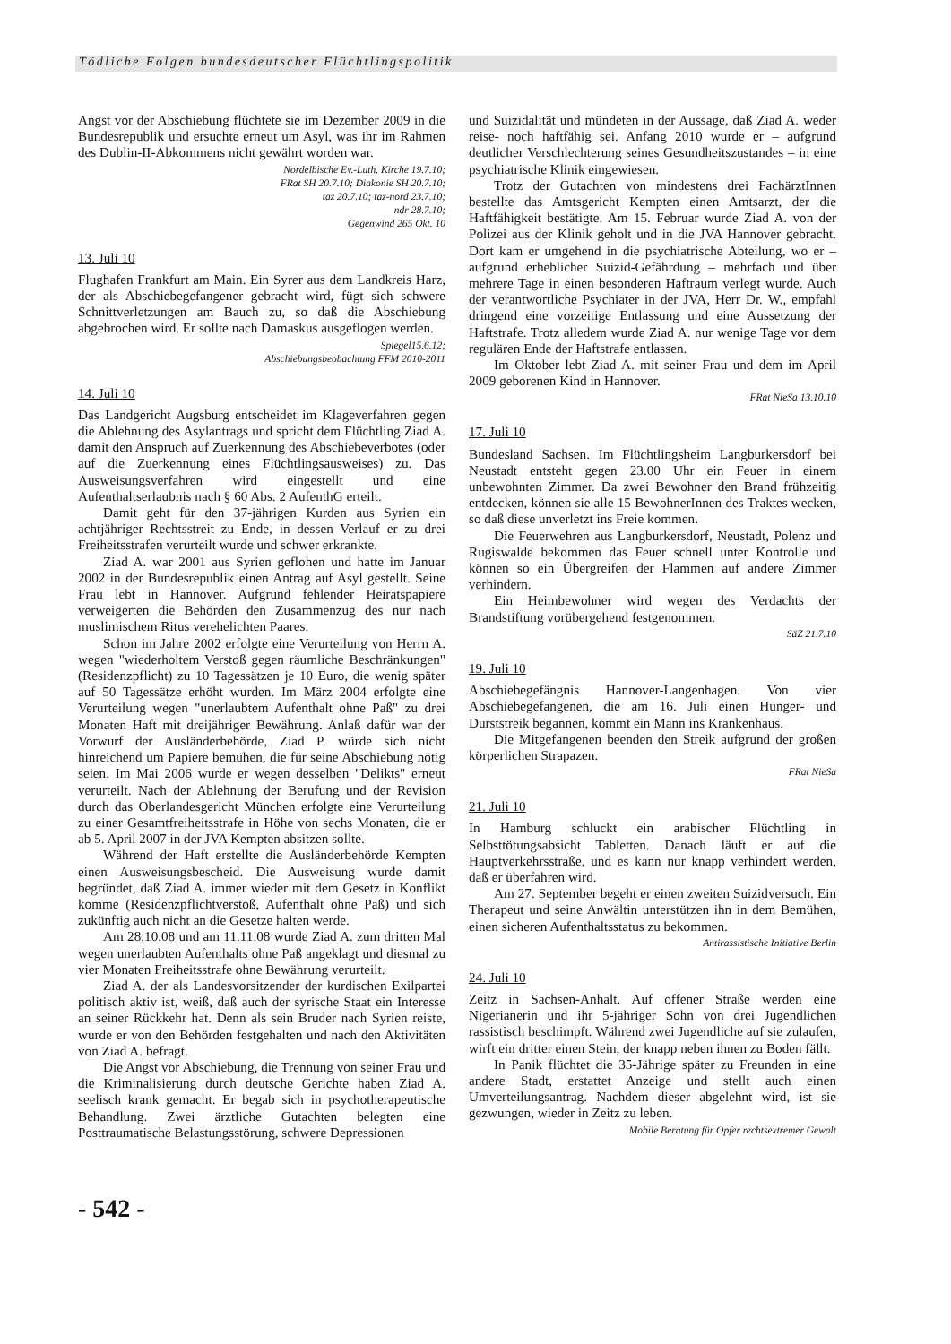Tödliche Folgen bundesdeutscher Flüchtlingspolitik
Angst vor der Abschiebung flüchtete sie im Dezember 2009 in die Bundesrepublik und ersuchte erneut um Asyl, was ihr im Rahmen des Dublin-II-Abkommens nicht gewährt worden war.
Nordelbische Ev.-Luth. Kirche 19.7.10;
FRat SH 20.7.10; Diakonie SH 20.7.10;
taz 20.7.10; taz-nord 23.7.10;
ndr 28.7.10;
Gegenwind 265 Okt. 10
13. Juli 10
Flughafen Frankfurt am Main. Ein Syrer aus dem Landkreis Harz, der als Abschiebegefangener gebracht wird, fügt sich schwere Schnittverletzungen am Bauch zu, so daß die Abschiebung abgebrochen wird. Er sollte nach Damaskus ausgeflogen werden.
Spiegel15.6.12;
Abschiebungsbeobachtung FFM 2010-2011
14. Juli 10
Das Landgericht Augsburg entscheidet im Klageverfahren gegen die Ablehnung des Asylantrags und spricht dem Flüchtling Ziad A. damit den Anspruch auf Zuerkennung des Abschiebeverbotes (oder auf die Zuerkennung eines Flüchtlingsausweises) zu. Das Ausweisungsverfahren wird eingestellt und eine Aufenthaltserlaubnis nach § 60 Abs. 2 AufenthG erteilt.
Damit geht für den 37-jährigen Kurden aus Syrien ein achtjähriger Rechtsstreit zu Ende, in dessen Verlauf er zu drei Freiheitsstrafen verurteilt wurde und schwer erkrankte.
Ziad A. war 2001 aus Syrien geflohen und hatte im Januar 2002 in der Bundesrepublik einen Antrag auf Asyl gestellt. Seine Frau lebt in Hannover. Aufgrund fehlender Heiratspapiere verweigerten die Behörden den Zusammenzug des nur nach muslimischem Ritus verehelichten Paares.
Schon im Jahre 2002 erfolgte eine Verurteilung von Herrn A. wegen "wiederholtem Verstoß gegen räumliche Beschränkungen" (Residenzpflicht) zu 10 Tagessätzen je 10 Euro, die wenig später auf 50 Tagessätze erhöht wurden. Im März 2004 erfolgte eine Verurteilung wegen "unerlaubtem Aufenthalt ohne Paß" zu drei Monaten Haft mit dreijähriger Bewährung. Anlaß dafür war der Vorwurf der Ausländerbehörde, Ziad P. würde sich nicht hinreichend um Papiere bemühen, die für seine Abschiebung nötig seien. Im Mai 2006 wurde er wegen desselben "Delikts" erneut verurteilt. Nach der Ablehnung der Berufung und der Revision durch das Oberlandesgericht München erfolgte eine Verurteilung zu einer Gesamtfreiheitsstrafe in Höhe von sechs Monaten, die er ab 5. April 2007 in der JVA Kempten absitzen sollte.
Während der Haft erstellte die Ausländerbehörde Kempten einen Ausweisungsbescheid. Die Ausweisung wurde damit begründet, daß Ziad A. immer wieder mit dem Gesetz in Konflikt komme (Residenzpflichtverstoß, Aufenthalt ohne Paß) und sich zukünftig auch nicht an die Gesetze halten werde.
Am 28.10.08 und am 11.11.08 wurde Ziad A. zum dritten Mal wegen unerlaubten Aufenthalts ohne Paß angeklagt und diesmal zu vier Monaten Freiheitsstrafe ohne Bewährung verurteilt.
Ziad A. der als Landesvorsitzender der kurdischen Exilpartei politisch aktiv ist, weiß, daß auch der syrische Staat ein Interesse an seiner Rückkehr hat. Denn als sein Bruder nach Syrien reiste, wurde er von den Behörden festgehalten und nach den Aktivitäten von Ziad A. befragt.
Die Angst vor Abschiebung, die Trennung von seiner Frau und die Kriminalisierung durch deutsche Gerichte haben Ziad A. seelisch krank gemacht. Er begab sich in psychotherapeutische Behandlung. Zwei ärztliche Gutachten belegten eine Posttraumatische Belastungsstörung, schwere Depressionen
und Suizidalität und mündeten in der Aussage, daß Ziad A. weder reise- noch haftfähig sei. Anfang 2010 wurde er – aufgrund deutlicher Verschlechterung seines Gesundheitszustandes – in eine psychiatrische Klinik eingewiesen.
Trotz der Gutachten von mindestens drei FachärztInnen bestellte das Amtsgericht Kempten einen Amtsarzt, der die Haftfähigkeit bestätigte. Am 15. Februar wurde Ziad A. von der Polizei aus der Klinik geholt und in die JVA Hannover gebracht. Dort kam er umgehend in die psychiatrische Abteilung, wo er – aufgrund erheblicher Suizid-Gefährdung – mehrfach und über mehrere Tage in einen besonderen Haftraum verlegt wurde. Auch der verantwortliche Psychiater in der JVA, Herr Dr. W., empfahl dringend eine vorzeitige Entlassung und eine Aussetzung der Haftstrafe. Trotz alledem wurde Ziad A. nur wenige Tage vor dem regulären Ende der Haftstrafe entlassen.
Im Oktober lebt Ziad A. mit seiner Frau und dem im April 2009 geborenen Kind in Hannover.
FRat NieSa 13.10.10
17. Juli 10
Bundesland Sachsen. Im Flüchtlingsheim Langburkersdorf bei Neustadt entsteht gegen 23.00 Uhr ein Feuer in einem unbewohnten Zimmer. Da zwei Bewohner den Brand frühzeitig entdecken, können sie alle 15 BewohnerInnen des Traktes wecken, so daß diese unverletzt ins Freie kommen.
Die Feuerwehren aus Langburkersdorf, Neustadt, Polenz und Rugiswalde bekommen das Feuer schnell unter Kontrolle und können so ein Übergreifen der Flammen auf andere Zimmer verhindern.
Ein Heimbewohner wird wegen des Verdachts der Brandstiftung vorübergehend festgenommen.
SäZ 21.7.10
19. Juli 10
Abschiebegefängnis Hannover-Langenhagen. Von vier Abschiebegefangenen, die am 16. Juli einen Hunger- und Durststreik begannen, kommt ein Mann ins Krankenhaus.
Die Mitgefangenen beenden den Streik aufgrund der großen körperlichen Strapazen.
FRat NieSa
21. Juli 10
In Hamburg schluckt ein arabischer Flüchtling in Selbsttötungsabsicht Tabletten. Danach läuft er auf die Hauptverkehrsstraße, und es kann nur knapp verhindert werden, daß er überfahren wird.
Am 27. September begeht er einen zweiten Suizidversuch. Ein Therapeut und seine Anwältin unterstützen ihn in dem Bemühen, einen sicheren Aufenthaltsstatus zu bekommen.
Antirassistische Initiative Berlin
24. Juli 10
Zeitz in Sachsen-Anhalt. Auf offener Straße werden eine Nigerianerin und ihr 5-jähriger Sohn von drei Jugendlichen rassistisch beschimpft. Während zwei Jugendliche auf sie zulaufen, wirft ein dritter einen Stein, der knapp neben ihnen zu Boden fällt.
In Panik flüchtet die 35-Jährige später zu Freunden in eine andere Stadt, erstattet Anzeige und stellt auch einen Umverteilungsantrag. Nachdem dieser abgelehnt wird, ist sie gezwungen, wieder in Zeitz zu leben.
Mobile Beratung für Opfer rechtsextremer Gewalt
- 542 -